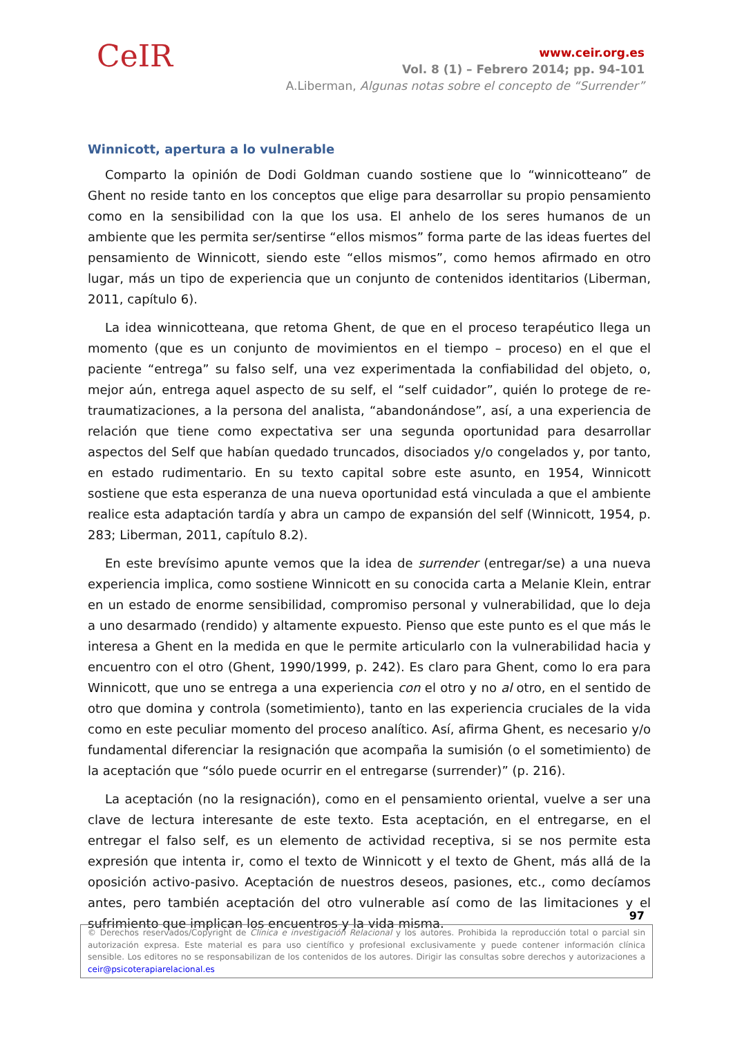CeIR
www.ceir.org.es
Vol. 8 (1) – Febrero 2014; pp. 94-101
A.Liberman, Algunas notas sobre el concepto de “Surrender”
Winnicott, apertura a lo vulnerable
Comparto la opinión de Dodi Goldman cuando sostiene que lo “winnicotteano” de Ghent no reside tanto en los conceptos que elige para desarrollar su propio pensamiento como en la sensibilidad con la que los usa. El anhelo de los seres humanos de un ambiente que les permita ser/sentirse “ellos mismos” forma parte de las ideas fuertes del pensamiento de Winnicott, siendo este “ellos mismos”, como hemos afirmado en otro lugar, más un tipo de experiencia que un conjunto de contenidos identitarios (Liberman, 2011, capítulo 6).
La idea winnicotteana, que retoma Ghent, de que en el proceso terapéutico llega un momento (que es un conjunto de movimientos en el tiempo – proceso) en el que el paciente “entrega” su falso self, una vez experimentada la confiabilidad del objeto, o, mejor aún, entrega aquel aspecto de su self, el “self cuidador”, quién lo protege de re-traumatizaciones, a la persona del analista, “abandonándose”, así, a una experiencia de relación que tiene como expectativa ser una segunda oportunidad para desarrollar aspectos del Self que habían quedado truncados, disociados y/o congelados y, por tanto, en estado rudimentario. En su texto capital sobre este asunto, en 1954, Winnicott sostiene que esta esperanza de una nueva oportunidad está vinculada a que el ambiente realice esta adaptación tardía y abra un campo de expansión del self (Winnicott, 1954, p. 283; Liberman, 2011, capítulo 8.2).
En este brevísimo apunte vemos que la idea de surrender (entregar/se) a una nueva experiencia implica, como sostiene Winnicott en su conocida carta a Melanie Klein, entrar en un estado de enorme sensibilidad, compromiso personal y vulnerabilidad, que lo deja a uno desarmado (rendido) y altamente expuesto. Pienso que este punto es el que más le interesa a Ghent en la medida en que le permite articularlo con la vulnerabilidad hacia y encuentro con el otro (Ghent, 1990/1999, p. 242). Es claro para Ghent, como lo era para Winnicott, que uno se entrega a una experiencia con el otro y no al otro, en el sentido de otro que domina y controla (sometimiento), tanto en las experiencia cruciales de la vida como en este peculiar momento del proceso analítico. Así, afirma Ghent, es necesario y/o fundamental diferenciar la resignación que acompaña la sumisión (o el sometimiento) de la aceptación que “sólo puede ocurrir en el entregarse (surrender)” (p. 216).
La aceptación (no la resignación), como en el pensamiento oriental, vuelve a ser una clave de lectura interesante de este texto. Esta aceptación, en el entregarse, en el entregar el falso self, es un elemento de actividad receptiva, si se nos permite esta expresión que intenta ir, como el texto de Winnicott y el texto de Ghent, más allá de la oposición activo-pasivo. Aceptación de nuestros deseos, pasiones, etc., como decíamos antes, pero también aceptación del otro vulnerable así como de las limitaciones y el sufrimiento que implican los encuentros y la vida misma.
97
© Derechos reservados/Copyright de Clínica e investigación Relacional y los autores. Prohibida la reproducción total o parcial sin autorización expresa. Este material es para uso científico y profesional exclusivamente y puede contener información clínica sensible. Los editores no se responsabilizan de los contenidos de los autores. Dirigir las consultas sobre derechos y autorizaciones a ceir@psicoterapiarelacional.es